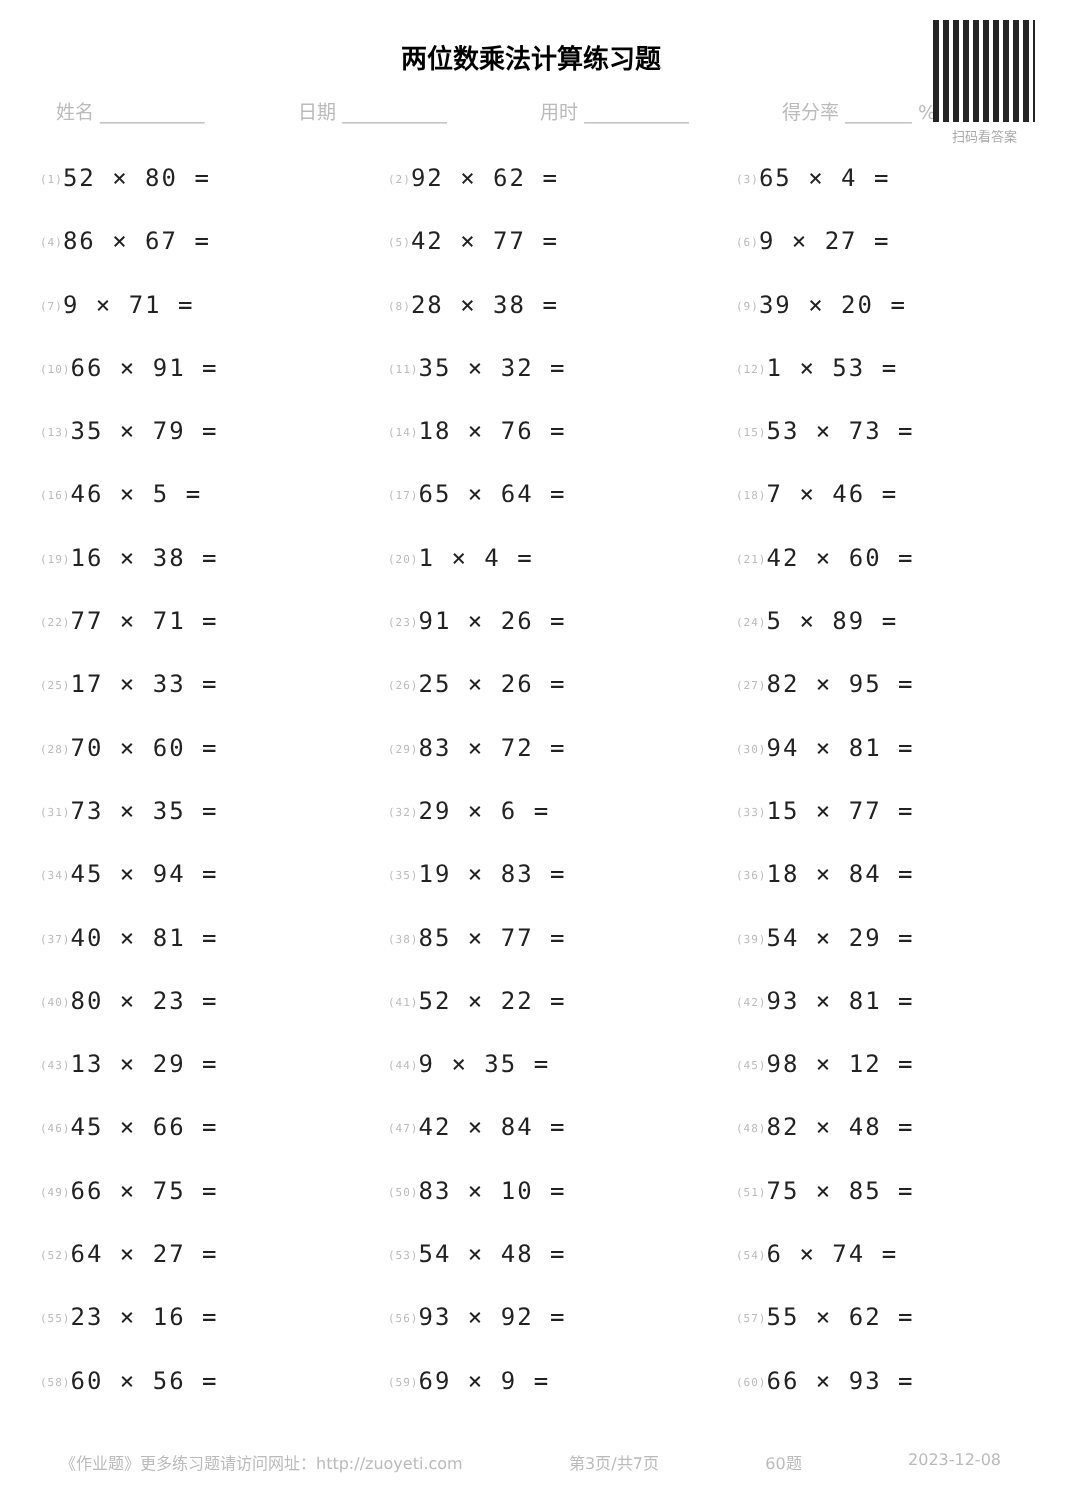扫码看答案
两位数乘法计算练习题
姓名 ___________ 日期 ___________ 用时 ___________ 得分率 _______ %
<sup>(1)</sup> 52 × 80 =
<sup>(2)</sup> 92 × 62 =
<sup>(3)</sup> 65 × 4 =
<sup>(4)</sup> 86 × 67 =
<sup>(5)</sup> 42 × 77 =
<sup>(6)</sup> 9 × 27 =
<sup>(7)</sup> 9 × 71 =
<sup>(8)</sup> 28 × 38 =
<sup>(9)</sup> 39 × 20 =
<sup>(10)</sup> 66 × 91 =
<sup>(11)</sup> 35 × 32 =
<sup>(12)</sup> 1 × 53 =
<sup>(13)</sup> 35 × 79 =
<sup>(14)</sup> 18 × 76 =
<sup>(15)</sup> 53 × 73 =
<sup>(16)</sup> 46 × 5 =
<sup>(17)</sup> 65 × 64 =
<sup>(18)</sup> 7 × 46 =
<sup>(19)</sup> 16 × 38 =
<sup>(20)</sup> 1 × 4 =
<sup>(21)</sup> 42 × 60 =
<sup>(22)</sup> 77 × 71 =
<sup>(23)</sup> 91 × 26 =
<sup>(24)</sup> 5 × 89 =
<sup>(25)</sup> 17 × 33 =
<sup>(26)</sup> 25 × 26 =
<sup>(27)</sup> 82 × 95 =
<sup>(28)</sup> 70 × 60 =
<sup>(29)</sup> 83 × 72 =
<sup>(30)</sup> 94 × 81 =
<sup>(31)</sup> 73 × 35 =
<sup>(32)</sup> 29 × 6 =
<sup>(33)</sup> 15 × 77 =
<sup>(34)</sup> 45 × 94 =
<sup>(35)</sup> 19 × 83 =
<sup>(36)</sup> 18 × 84 =
<sup>(37)</sup> 40 × 81 =
<sup>(38)</sup> 85 × 77 =
<sup>(39)</sup> 54 × 29 =
<sup>(40)</sup> 80 × 23 =
<sup>(41)</sup> 52 × 22 =
<sup>(42)</sup> 93 × 81 =
<sup>(43)</sup> 13 × 29 =
<sup>(44)</sup> 9 × 35 =
<sup>(45)</sup> 98 × 12 =
<sup>(46)</sup> 45 × 66 =
<sup>(47)</sup> 42 × 84 =
<sup>(48)</sup> 82 × 48 =
<sup>(49)</sup> 66 × 75 =
<sup>(50)</sup> 83 × 10 =
<sup>(51)</sup> 75 × 85 =
<sup>(52)</sup> 64 × 27 =
<sup>(53)</sup> 54 × 48 =
<sup>(54)</sup> 6 × 74 =
<sup>(55)</sup> 23 × 16 =
<sup>(56)</sup> 93 × 92 =
<sup>(57)</sup> 55 × 62 =
<sup>(58)</sup> 60 × 56 =
<sup>(59)</sup> 69 × 9 =
<sup>(60)</sup> 66 × 93 =
《作业题》更多练习题请访问网址：http://zuoyeti.com 第3页/共7页 60题 2023-12-08